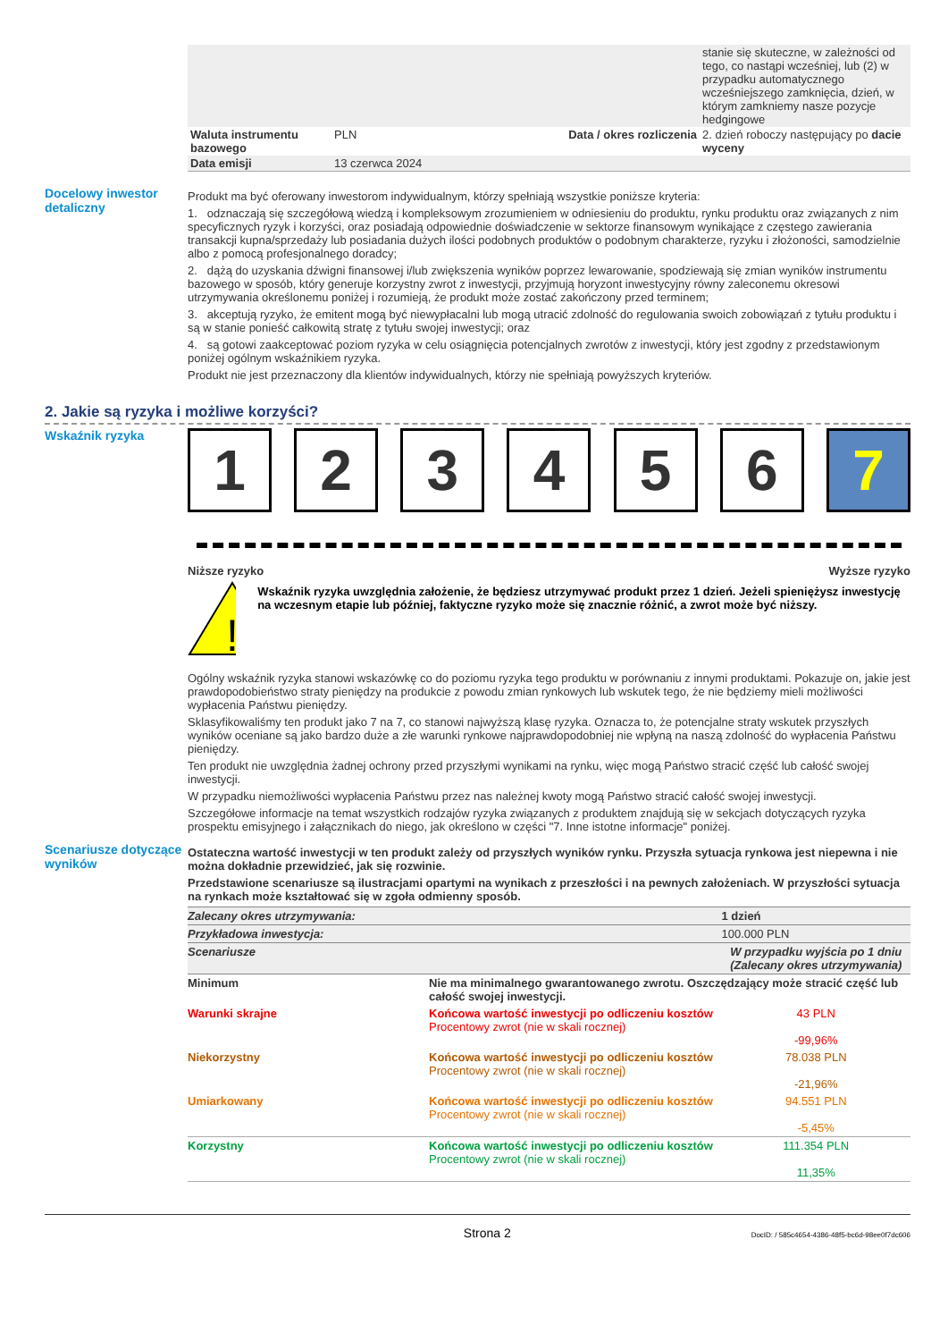| | | | stanie się skuteczne, w zależności od tego, co nastąpi wcześniej, lub (2) w przypadku automatycznego wcześniejszego zamknięcia, dzień, w którym zamkniemy nasze pozycje hedgingowe |
| Waluta instrumentu bazowego | PLN | Data / okres rozliczenia | 2. dzień roboczy następujący po dacie wyceny |
| Data emisji | 13 czerwca 2024 | | |
Docelowy inwestor detaliczny
Produkt ma być oferowany inwestorom indywidualnym, którzy spełniają wszystkie poniższe kryteria:
1. odznaczają się szczegółową wiedzą i kompleksowym zrozumieniem w odniesieniu do produktu, rynku produktu oraz związanych z nim specyficznych ryzyk i korzyści, oraz posiadają odpowiednie doświadczenie w sektorze finansowym wynikające z częstego zawierania transakcji kupna/sprzedaży lub posiadania dużych ilości podobnych produktów o podobnym charakterze, ryzyku i złożoności, samodzielnie albo z pomocą profesjonalnego doradcy;
2. dążą do uzyskania dźwigni finansowej i/lub zwiększenia wyników poprzez lewarowanie, spodziewają się zmian wyników instrumentu bazowego w sposób, który generuje korzystny zwrot z inwestycji, przyjmują horyzont inwestycyjny równy zaleconemu okresowi utrzymywania określonemu poniżej i rozumieją, że produkt może zostać zakończony przed terminem;
3. akceptują ryzyko, że emitent mogą być niewypłacalni lub mogą utracić zdolność do regulowania swoich zobowiązań z tytułu produktu i są w stanie ponieść całkowitą stratę z tytułu swojej inwestycji; oraz
4. są gotowi zaakceptować poziom ryzyka w celu osiągnięcia potencjalnych zwrotów z inwestycji, który jest zgodny z przedstawionym poniżej ogólnym wskaźnikiem ryzyka.
Produkt nie jest przeznaczony dla klientów indywidualnych, którzy nie spełniają powyższych kryteriów.
2. Jakie są ryzyka i możliwe korzyści?
Wskaźnik ryzyka
1 2 3 4 5 6 7
Niższe ryzyko Wyższe ryzyko
!
Wskaźnik ryzyka uwzględnia założenie, że będziesz utrzymywać produkt przez 1 dzień. Jeżeli spieniężysz inwestycję na wczesnym etapie lub później, faktyczne ryzyko może się znacznie różnić, a zwrot może być niższy.
Ogólny wskaźnik ryzyka stanowi wskazówkę co do poziomu ryzyka tego produktu w porównaniu z innymi produktami. Pokazuje on, jakie jest prawdopodobieństwo straty pieniędzy na produkcie z powodu zmian rynkowych lub wskutek tego, że nie będziemy mieli możliwości wypłacenia Państwu pieniędzy.
Sklasyfikowaliśmy ten produkt jako 7 na 7, co stanowi najwyższą klasę ryzyka. Oznacza to, że potencjalne straty wskutek przyszłych wyników oceniane są jako bardzo duże a złe warunki rynkowe najprawdopodobniej nie wpłyną na naszą zdolność do wypłacenia Państwu pieniędzy.
Ten produkt nie uwzględnia żadnej ochrony przed przyszłymi wynikami na rynku, więc mogą Państwo stracić część lub całość swojej inwestycji.
W przypadku niemożliwości wypłacenia Państwu przez nas należnej kwoty mogą Państwo stracić całość swojej inwestycji.
Szczegółowe informacje na temat wszystkich rodzajów ryzyka związanych z produktem znajdują się w sekcjach dotyczących ryzyka prospektu emisyjnego i załącznikach do niego, jak określono w części "7. Inne istotne informacje" poniżej.
Scenariusze dotyczące wyników
Ostateczna wartość inwestycji w ten produkt zależy od przyszłych wyników rynku. Przyszła sytuacja rynkowa jest niepewna i nie można dokładnie przewidzieć, jak się rozwinie.
Przedstawione scenariusze są ilustracjami opartymi na wynikach z przeszłości i na pewnych założeniach. W przyszłości sytuacja na rynkach może kształtować się w zgoła odmienny sposób.
| Zalecany okres utrzymywania: | | 1 dzień |
| Przykładowa inwestycja: | | 100.000 PLN |
| Scenariusze | | W przypadku wyjścia po 1 dniu (Zalecany okres utrzymywania) |
| Minimum | Nie ma minimalnego gwarantowanego zwrotu. Oszczędzający może stracić część lub całość swojej inwestycji. | |
| Warunki skrajne | Końcowa wartość inwestycji po odliczeniu kosztów Procentowy zwrot (nie w skali rocznej) | 43 PLN -99,96% |
| Niekorzystny | Końcowa wartość inwestycji po odliczeniu kosztów Procentowy zwrot (nie w skali rocznej) | 78.038 PLN -21,96% |
| Umiarkowany | Końcowa wartość inwestycji po odliczeniu kosztów Procentowy zwrot (nie w skali rocznej) | 94.551 PLN -5,45% |
| Korzystny | Końcowa wartość inwestycji po odliczeniu kosztów Procentowy zwrot (nie w skali rocznej) | 111.354 PLN 11,35% |
Strona 2 DocID: / 585c4654-4386-48f5-bc6d-98ee0f7dc606